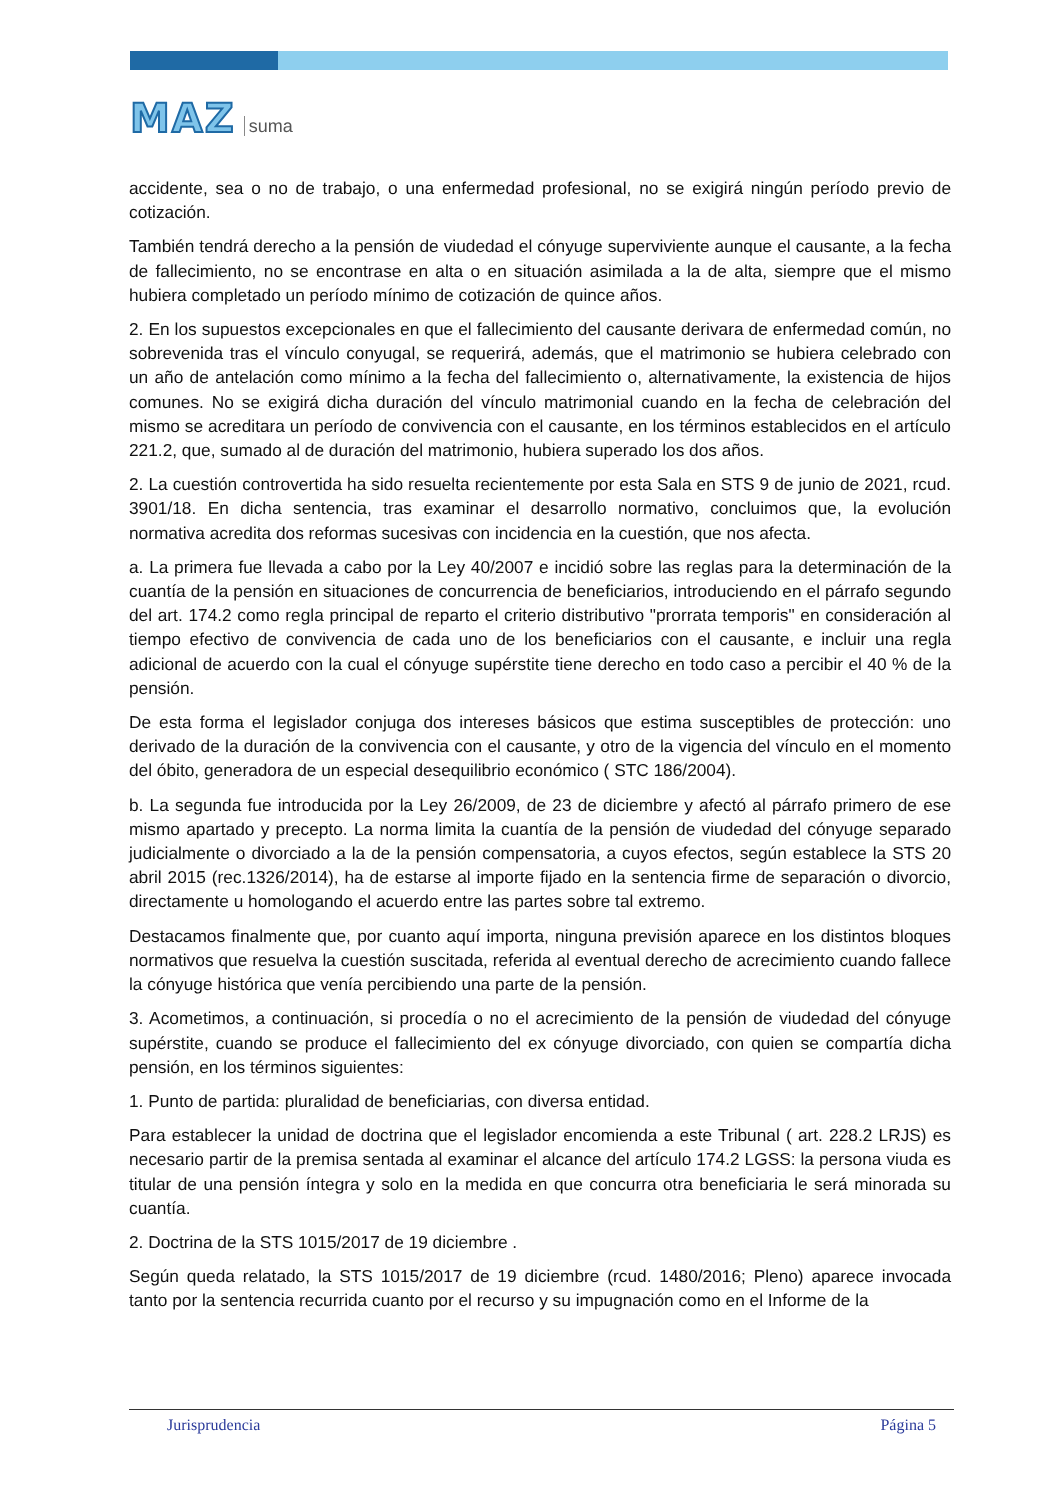MAZ suma
accidente, sea o no de trabajo, o una enfermedad profesional, no se exigirá ningún período previo de cotización.
También tendrá derecho a la pensión de viudedad el cónyuge superviviente aunque el causante, a la fecha de fallecimiento, no se encontrase en alta o en situación asimilada a la de alta, siempre que el mismo hubiera completado un período mínimo de cotización de quince años.
2. En los supuestos excepcionales en que el fallecimiento del causante derivara de enfermedad común, no sobrevenida tras el vínculo conyugal, se requerirá, además, que el matrimonio se hubiera celebrado con un año de antelación como mínimo a la fecha del fallecimiento o, alternativamente, la existencia de hijos comunes. No se exigirá dicha duración del vínculo matrimonial cuando en la fecha de celebración del mismo se acreditara un período de convivencia con el causante, en los términos establecidos en el artículo 221.2, que, sumado al de duración del matrimonio, hubiera superado los dos años.
2. La cuestión controvertida ha sido resuelta recientemente por esta Sala en STS 9 de junio de 2021, rcud. 3901/18. En dicha sentencia, tras examinar el desarrollo normativo, concluimos que, la evolución normativa acredita dos reformas sucesivas con incidencia en la cuestión, que nos afecta.
a. La primera fue llevada a cabo por la Ley 40/2007 e incidió sobre las reglas para la determinación de la cuantía de la pensión en situaciones de concurrencia de beneficiarios, introduciendo en el párrafo segundo del art. 174.2 como regla principal de reparto el criterio distributivo "prorrata temporis" en consideración al tiempo efectivo de convivencia de cada uno de los beneficiarios con el causante, e incluir una regla adicional de acuerdo con la cual el cónyuge supérstite tiene derecho en todo caso a percibir el 40 % de la pensión.
De esta forma el legislador conjuga dos intereses básicos que estima susceptibles de protección: uno derivado de la duración de la convivencia con el causante, y otro de la vigencia del vínculo en el momento del óbito, generadora de un especial desequilibrio económico ( STC 186/2004).
b. La segunda fue introducida por la Ley 26/2009, de 23 de diciembre y afectó al párrafo primero de ese mismo apartado y precepto. La norma limita la cuantía de la pensión de viudedad del cónyuge separado judicialmente o divorciado a la de la pensión compensatoria, a cuyos efectos, según establece la STS 20 abril 2015 (rec.1326/2014), ha de estarse al importe fijado en la sentencia firme de separación o divorcio, directamente u homologando el acuerdo entre las partes sobre tal extremo.
Destacamos finalmente que, por cuanto aquí importa, ninguna previsión aparece en los distintos bloques normativos que resuelva la cuestión suscitada, referida al eventual derecho de acrecimiento cuando fallece la cónyuge histórica que venía percibiendo una parte de la pensión.
3. Acometimos, a continuación, si procedía o no el acrecimiento de la pensión de viudedad del cónyuge supérstite, cuando se produce el fallecimiento del ex cónyuge divorciado, con quien se compartía dicha pensión, en los términos siguientes:
1. Punto de partida: pluralidad de beneficiarias, con diversa entidad.
Para establecer la unidad de doctrina que el legislador encomienda a este Tribunal ( art. 228.2 LRJS) es necesario partir de la premisa sentada al examinar el alcance del artículo 174.2 LGSS: la persona viuda es titular de una pensión íntegra y solo en la medida en que concurra otra beneficiaria le será minorada su cuantía.
2. Doctrina de la STS 1015/2017 de 19 diciembre .
Según queda relatado, la STS 1015/2017 de 19 diciembre (rcud. 1480/2016; Pleno) aparece invocada tanto por la sentencia recurrida cuanto por el recurso y su impugnación como en el Informe de la
Jurisprudencia Página 5